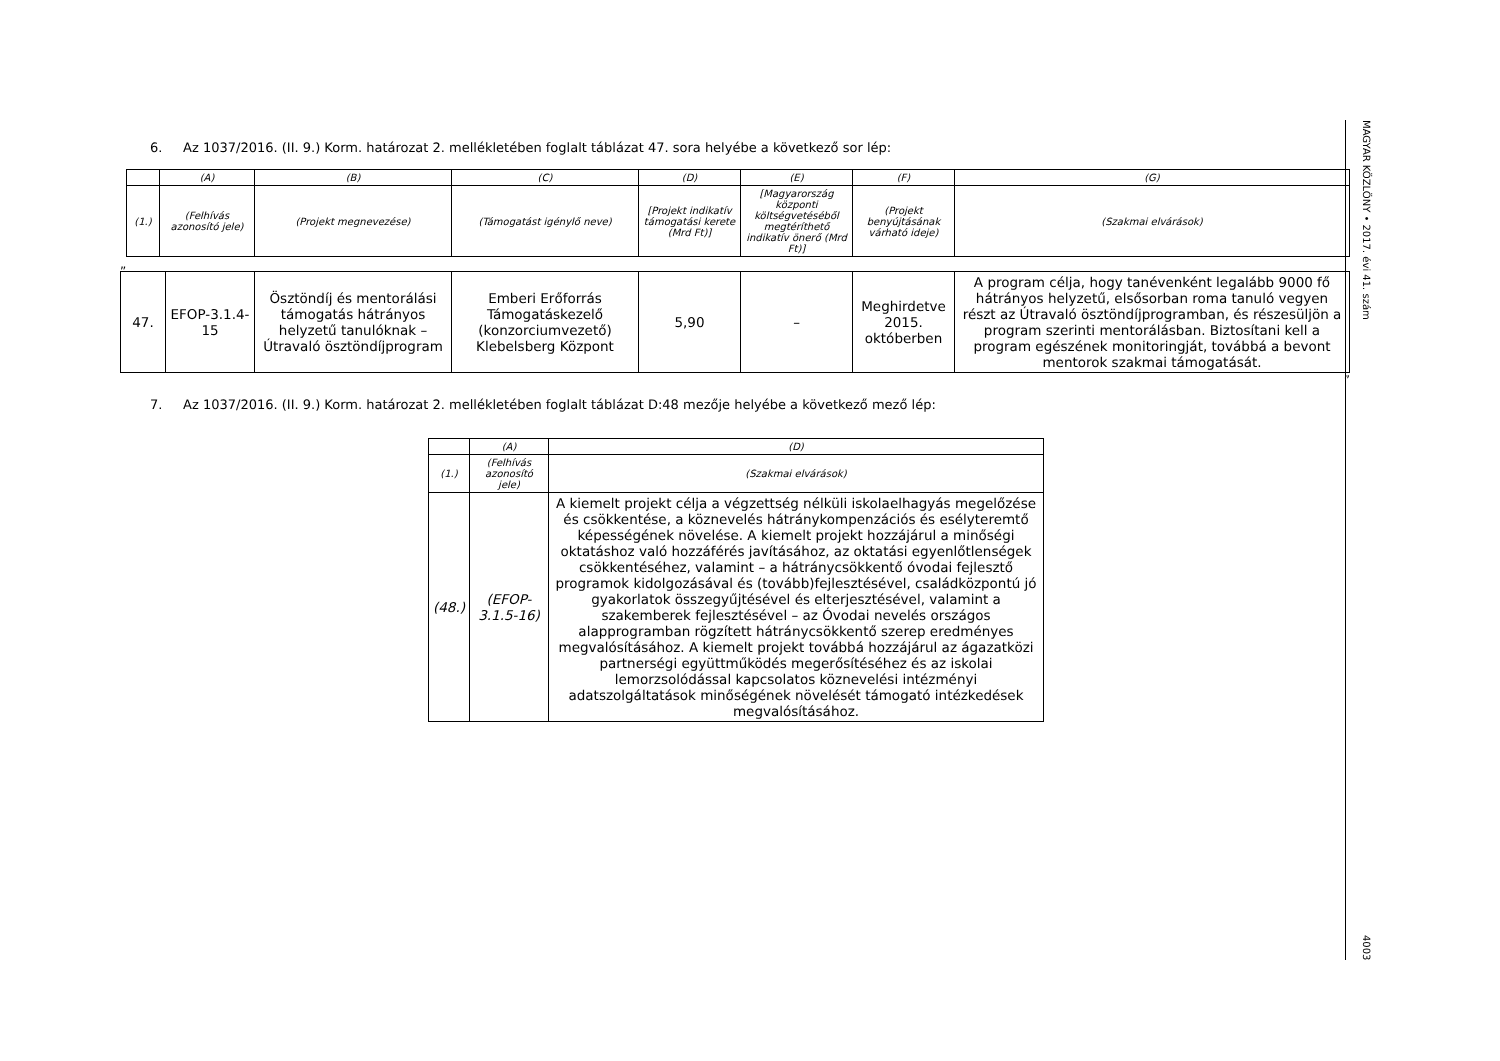6. Az 1037/2016. (II. 9.) Korm. határozat 2. mellékletében foglalt táblázat 47. sora helyébe a következő sor lép:
| | (A) | (B) | (C) | (D) | (E) | (F) | (G) |
| (1.) | (Felhívás azonosító jele) | (Projekt megnevezése) | (Támogatást igénylő neve) | [Projekt indikatív támogatási kerete (Mrd Ft)] | [Magyarország központi költségvetéséből megtéríthető indikatív önerő (Mrd Ft)] | (Projekt benyújtásának várható ideje) | (Szakmai elvárások) |
„
| 47. | EFOP-3.1.4-15 | Ösztöndíj és mentorálási támogatás hátrányos helyzetű tanulóknak – Útravaló ösztöndíjprogram | Emberi Erőforrás Támogatáskezelő (konzorciumvezető) Klebelsberg Központ | 5,90 | – | Meghirdetve 2015. októberben | A program célja, hogy tanévenként legalább 9000 fő hátrányos helyzetű, elsősorban roma tanuló vegyen részt az Útravaló ösztöndíjprogramban, és részesüljön a program szerinti mentorálásban. Biztosítani kell a program egészének monitoringját, továbbá a bevont mentorok szakmai támogatását. |
”
7. Az 1037/2016. (II. 9.) Korm. határozat 2. mellékletében foglalt táblázat D:48 mezője helyébe a következő mező lép:
| | (A) | (D) |
| (1.) | (Felhívás azonosító jele) | (Szakmai elvárások) |
| (48.) | (EFOP-3.1.5-16) | A kiemelt projekt célja a végzettség nélküli iskolaelhagyás megelőzése és csökkentése, a köznevelés hátránykompenzációs és esélyteremtő képességének növelése. A kiemelt projekt hozzájárul a minőségi oktatáshoz való hozzáférés javításához, az oktatási egyenlőtlenségek csökkentéséhez, valamint – a hátránycsökkentő óvodai fejlesztő programok kidolgozásával és (tovább)fejlesztésével, családközpontú jó gyakorlatok összegyűjtésével és elterjesztésével, valamint a szakemberek fejlesztésével – az Óvodai nevelés országos alapprogramban rögzített hátránycsökkentő szerep eredményes megvalósításához. A kiemelt projekt továbbá hozzájárul az ágazatközi partnerségi együttműködés megerősítéséhez és az iskolai lemorzsolódással kapcsolatos köznevelési intézményi adatszolgáltatások minőségének növelését támogató intézkedések megvalósításához. |
MAGYAR KÖZLÖNY • 2017. évi 41. szám 4003